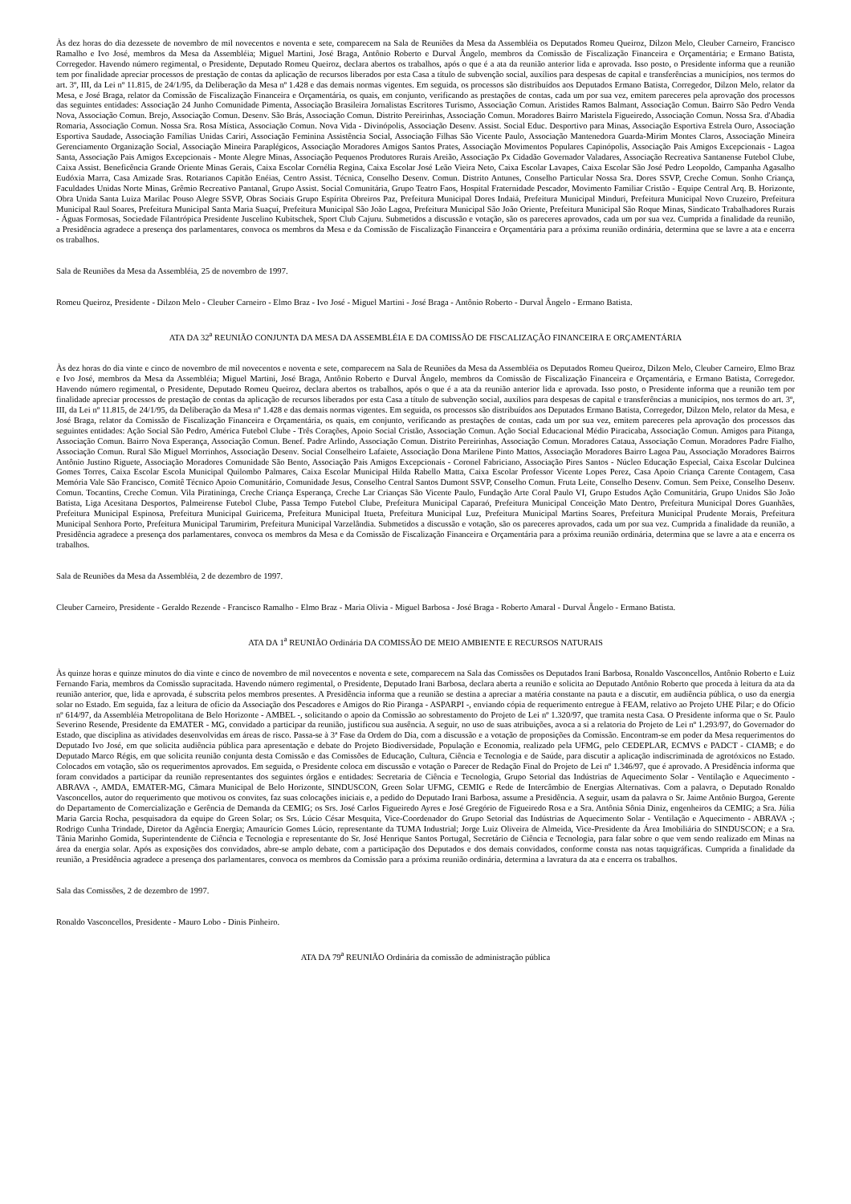Às dez horas do dia dezessete de novembro de mil novecentos e noventa e sete, comparecem na Sala de Reuniões da Mesa da Assembléia os Deputados Romeu Queiroz, Dilzon Melo, Cleuber Carneiro, Francisco Ramalho e Ivo José, membros da Mesa da Assembléia; Miguel Martini, José Braga, Antônio Roberto e Durval Ângelo, membros da Comissão de Fiscalização Financeira e Orçamentária; e Ermano Batista, Corregedor. Havendo número regimental, o Presidente, Deputado Romeu Queiroz, declara abertos os trabalhos, após o que é a ata da reunião anterior lida e aprovada. Isso posto, o Presidente informa que a reunião tem por finalidade apreciar processos de prestação de contas da aplicação de recursos liberados por esta Casa a título de subvenção social, auxílios para despesas de capital e transferências a municípios, nos termos do art. 3º, III, da Lei nº 11.815, de 24/1/95, da Deliberação da Mesa nº 1.428 e das demais normas vigentes. Em seguida, os processos são distribuídos aos Deputados Ermano Batista, Corregedor, Dilzon Melo, relator da Mesa, e José Braga, relator da Comissão de Fiscalização Financeira e Orçamentária, os quais, em conjunto, verificando as prestações de contas, cada um por sua vez, emitem pareceres pela aprovação dos processos das seguintes entidades: Associação 24 Junho Comunidade Pimenta, Associação Brasileira Jornalistas Escritores Turismo, Associação Comun. Aristides Ramos Balmant, Associação Comun. Bairro São Pedro Venda Nova, Associação Comun. Brejo, Associação Comun. Desenv. São Brás, Associação Comun. Distrito Pereirinhas, Associação Comun. Moradores Bairro Maristela Figueiredo, Associação Comun. Nossa Sra. d'Abadia Romaria, Associação Comun. Nossa Sra. Rosa Mística, Associação Comun. Nova Vida - Divinópolis, Associação Desenv. Assist. Social Educ. Desportivo para Minas, Associação Esportiva Estrela Ouro, Associação Esportiva Saudade, Associação Famílias Unidas Cariri, Associação Feminina Assistência Social, Associação Filhas São Vicente Paulo, Associação Mantenedora Guarda-Mirim Montes Claros, Associação Mineira Gerenciamento Organização Social, Associação Mineira Paraplégicos, Associação Moradores Amigos Santos Prates, Associação Movimentos Populares Capinópolis, Associação Pais Amigos Excepcionais - Lagoa Santa, Associação Pais Amigos Excepcionais - Monte Alegre Minas, Associação Pequenos Produtores Rurais Areião, Associação Px Cidadão Governador Valadares, Associação Recreativa Santanense Futebol Clube, Caixa Assist. Beneficência Grande Oriente Minas Gerais, Caixa Escolar Cornélia Regina, Caixa Escolar José Leão Vieira Neto, Caixa Escolar Lavapes, Caixa Escolar São José Pedro Leopoldo, Campanha Agasalho Eudóxia Marra, Casa Amizade Sras. Rotarianos Capitão Enéias, Centro Assist. Técnica, Conselho Desenv. Comun. Distrito Antunes, Conselho Particular Nossa Sra. Dores SSVP, Creche Comun. Sonho Criança, Faculdades Unidas Norte Minas, Grêmio Recreativo Pantanal, Grupo Assist. Social Comunitária, Grupo Teatro Faos, Hospital Fraternidade Pescador, Movimento Familiar Cristão - Equipe Central Arq. B. Horizonte, Obra Unida Santa Luiza Marilac Pouso Alegre SSVP, Obras Sociais Grupo Espírita Obreiros Paz, Prefeitura Municipal Dores Indaiá, Prefeitura Municipal Minduri, Prefeitura Municipal Novo Cruzeiro, Prefeitura Municipal Raul Soares, Prefeitura Municipal Santa Maria Suaçuí, Prefeitura Municipal São João Lagoa, Prefeitura Municipal São João Oriente, Prefeitura Municipal São Roque Minas, Sindicato Trabalhadores Rurais - Águas Formosas, Sociedade Filantrópica Presidente Juscelino Kubitschek, Sport Club Cajuru. Submetidos a discussão e votação, são os pareceres aprovados, cada um por sua vez. Cumprida a finalidade da reunião, a Presidência agradece a presença dos parlamentares, convoca os membros da Mesa e da Comissão de Fiscalização Financeira e Orçamentária para a próxima reunião ordinária, determina que se lavre a ata e encerra os trabalhos.
Sala de Reuniões da Mesa da Assembléia, 25 de novembro de 1997.
Romeu Queiroz, Presidente - Dilzon Melo - Cleuber Carneiro - Elmo Braz - Ivo José - Miguel Martini - José Braga - Antônio Roberto - Durval Ângelo - Ermano Batista.
ATA DA 32<sup>a</sup> REUNIÃO CONJUNTA DA MESA DA ASSEMBLÉIA E DA COMISSÃO DE FISCALIZAÇÃO FINANCEIRA E ORÇAMENTÁRIA
Às dez horas do dia vinte e cinco de novembro de mil novecentos e noventa e sete, comparecem na Sala de Reuniões da Mesa da Assembléia os Deputados Romeu Queiroz, Dilzon Melo, Cleuber Carneiro, Elmo Braz e Ivo José, membros da Mesa da Assembléia; Miguel Martini, José Braga, Antônio Roberto e Durval Ângelo, membros da Comissão de Fiscalização Financeira e Orçamentária, e Ermano Batista, Corregedor. Havendo número regimental, o Presidente, Deputado Romeu Queiroz, declara abertos os trabalhos, após o que é a ata da reunião anterior lida e aprovada. Isso posto, o Presidente informa que a reunião tem por finalidade apreciar processos de prestação de contas da aplicação de recursos liberados por esta Casa a título de subvenção social, auxílios para despesas de capital e transferências a municípios, nos termos do art. 3º, III, da Lei nº 11.815, de 24/1/95, da Deliberação da Mesa nº 1.428 e das demais normas vigentes. Em seguida, os processos são distribuídos aos Deputados Ermano Batista, Corregedor, Dilzon Melo, relator da Mesa, e José Braga, relator da Comissão de Fiscalização Financeira e Orçamentária, os quais, em conjunto, verificando as prestações de contas, cada um por sua vez, emitem pareceres pela aprovação dos processos das seguintes entidades: Ação Social São Pedro, América Futebol Clube - Três Corações, Apoio Social Cristão, Associação Comun. Ação Social Educacional Médio Piracicaba, Associação Comun. Amigos para Pitanga, Associação Comun. Bairro Nova Esperança, Associação Comun. Benef. Padre Arlindo, Associação Comun. Distrito Pereirinhas, Associação Comun. Moradores Cataua, Associação Comun. Moradores Padre Fialho, Associação Comun. Rural São Miguel Morrinhos, Associação Desenv. Social Conselheiro Lafaiete, Associação Dona Marilene Pinto Mattos, Associação Moradores Bairro Lagoa Pau, Associação Moradores Bairros Antônio Justino Riguete, Associação Moradores Comunidade São Bento, Associação Pais Amigos Excepcionais - Coronel Fabriciano, Associação Pires Santos - Núcleo Educação Especial, Caixa Escolar Dulcinea Gomes Torres, Caixa Escolar Escola Municipal Quilombo Palmares, Caixa Escolar Municipal Hilda Rabello Matta, Caixa Escolar Professor Vicente Lopes Perez, Casa Apoio Criança Carente Contagem, Casa Memória Vale São Francisco, Comitê Técnico Apoio Comunitário, Comunidade Jesus, Conselho Central Santos Dumont SSVP, Conselho Comun. Fruta Leite, Conselho Desenv. Comun. Sem Peixe, Conselho Desenv. Comun. Tocantins, Creche Comun. Vila Piratininga, Creche Criança Esperança, Creche Lar Crianças São Vicente Paulo, Fundação Arte Coral Paulo VI, Grupo Estudos Ação Comunitária, Grupo Unidos São João Batista, Liga Acesitana Desportos, Palmeirense Futebol Clube, Passa Tempo Futebol Clube, Prefeitura Municipal Caparaó, Prefeitura Municipal Conceição Mato Dentro, Prefeitura Municipal Dores Guanhães, Prefeitura Municipal Espinosa, Prefeitura Municipal Guiricema, Prefeitura Municipal Itueta, Prefeitura Municipal Luz, Prefeitura Municipal Martins Soares, Prefeitura Municipal Prudente Morais, Prefeitura Municipal Senhora Porto, Prefeitura Municipal Tarumirim, Prefeitura Municipal Varzelândia. Submetidos a discussão e votação, são os pareceres aprovados, cada um por sua vez. Cumprida a finalidade da reunião, a Presidência agradece a presença dos parlamentares, convoca os membros da Mesa e da Comissão de Fiscalização Financeira e Orçamentária para a próxima reunião ordinária, determina que se lavre a ata e encerra os trabalhos.
Sala de Reuniões da Mesa da Assembléia, 2 de dezembro de 1997.
Cleuber Carneiro, Presidente - Geraldo Rezende - Francisco Ramalho - Elmo Braz - Maria Olivia - Miguel Barbosa - José Braga - Roberto Amaral - Durval Ângelo - Ermano Batista.
ATA DA 1<sup>a</sup> REUNIÃO Ordinária DA COMISSÃO DE MEIO AMBIENTE E RECURSOS NATURAIS
Às quinze horas e quinze minutos do dia vinte e cinco de novembro de mil novecentos e noventa e sete, comparecem na Sala das Comissões os Deputados Irani Barbosa, Ronaldo Vasconcellos, Antônio Roberto e Luiz Fernando Faria, membros da Comissão supracitada. Havendo número regimental, o Presidente, Deputado Irani Barbosa, declara aberta a reunião e solicita ao Deputado Antônio Roberto que proceda à leitura da ata da reunião anterior, que, lida e aprovada, é subscrita pelos membros presentes. A Presidência informa que a reunião se destina a apreciar a matéria constante na pauta e a discutir, em audiência pública, o uso da energia solar no Estado. Em seguida, faz a leitura de ofício da Associação dos Pescadores e Amigos do Rio Piranga - ASPARPI -, enviando cópia de requerimento entregue à FEAM, relativo ao Projeto UHE Pilar; e do Ofício nº 614/97, da Assembléia Metropolitana de Belo Horizonte - AMBEL -, solicitando o apoio da Comissão ao sobrestamento do Projeto de Lei nº 1.320/97, que tramita nesta Casa. O Presidente informa que o Sr. Paulo Severino Resende, Presidente da EMATER - MG, convidado a participar da reunião, justificou sua ausência. A seguir, no uso de suas atribuições, avoca a si a relatoria do Projeto de Lei nº 1.293/97, do Governador do Estado, que disciplina as atividades desenvolvidas em áreas de risco. Passa-se à 3ª Fase da Ordem do Dia, com a discussão e a votação de proposições da Comissão. Encontram-se em poder da Mesa requerimentos do Deputado Ivo José, em que solicita audiência pública para apresentação e debate do Projeto Biodiversidade, População e Economia, realizado pela UFMG, pelo CEDEPLAR, ECMVS e PADCT - CIAMB; e do Deputado Marco Régis, em que solicita reunião conjunta desta Comissão e das Comissões de Educação, Cultura, Ciência e Tecnologia e de Saúde, para discutir a aplicação indiscriminada de agrotóxicos no Estado. Colocados em votação, são os requerimentos aprovados. Em seguida, o Presidente coloca em discussão e votação o Parecer de Redação Final do Projeto de Lei nº 1.346/97, que é aprovado. A Presidência informa que foram convidados a participar da reunião representantes dos seguintes órgãos e entidades: Secretaria de Ciência e Tecnologia, Grupo Setorial das Indústrias de Aquecimento Solar - Ventilação e Aquecimento - ABRAVA -, AMDA, EMATER-MG, Câmara Municipal de Belo Horizonte, SINDUSCON, Green Solar UFMG, CEMIG e Rede de Intercâmbio de Energias Alternativas. Com a palavra, o Deputado Ronaldo Vasconcellos, autor do requerimento que motivou os convites, faz suas colocações iniciais e, a pedido do Deputado Irani Barbosa, assume a Presidência. A seguir, usam da palavra o Sr. Jaime Antônio Burgoa, Gerente do Departamento de Comercialização e Gerência de Demanda da CEMIG; os Srs. José Carlos Figueiredo Ayres e José Gregório de Figueiredo Rosa e a Sra. Antônia Sônia Diniz, engenheiros da CEMIG; a Sra. Júlia Maria Garcia Rocha, pesquisadora da equipe do Green Solar; os Srs. Lúcio César Mesquita, Vice-Coordenador do Grupo Setorial das Indústrias de Aquecimento Solar - Ventilação e Aquecimento - ABRAVA -; Rodrigo Cunha Trindade, Diretor da Agência Energia; Amaurício Gomes Lúcio, representante da TUMA Industrial; Jorge Luiz Oliveira de Almeida, Vice-Presidente da Área Imobiliária do SINDUSCON; e a Sra. Tânia Marinho Gomida, Superintendente de Ciência e Tecnologia e representante do Sr. José Henrique Santos Portugal, Secretário de Ciência e Tecnologia, para falar sobre o que vem sendo realizado em Minas na área da energia solar. Após as exposições dos convidados, abre-se amplo debate, com a participação dos Deputados e dos demais convidados, conforme consta nas notas taquigráficas. Cumprida a finalidade da reunião, a Presidência agradece a presença dos parlamentares, convoca os membros da Comissão para a próxima reunião ordinária, determina a lavratura da ata e encerra os trabalhos.
Sala das Comissões, 2 de dezembro de 1997.
Ronaldo Vasconcellos, Presidente - Mauro Lobo - Dinis Pinheiro.
ATA DA 79<sup>a</sup> REUNIÃO Ordinária da comissão de administração pública